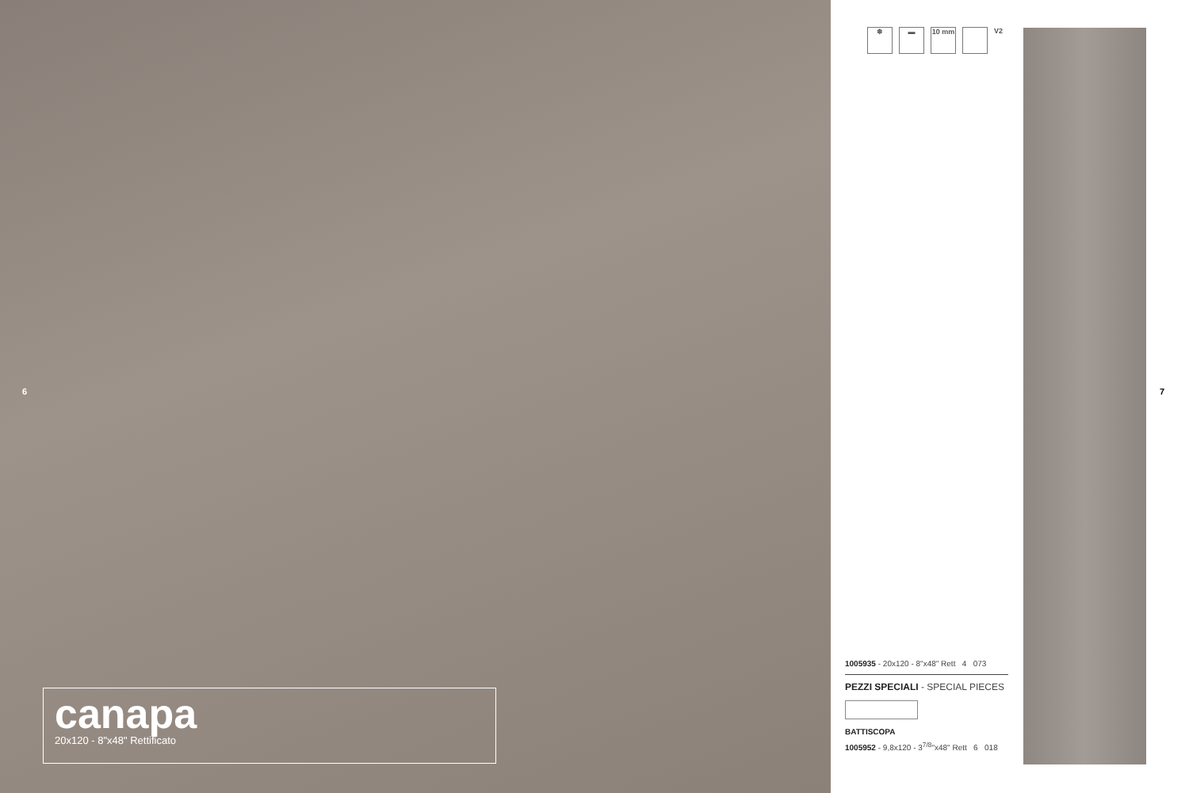6
canapa
20x120 - 8"x48" Rettificato
❄ ▬ 10 mm V2
1005935 - 20x120 - 8"x48" Rett 4 073
PEZZI SPECIALI - SPECIAL PIECES
BATTISCOPA
1005952 - 9,8x120 - 3<sup>7/8</sup>"x48" Rett 6 018
7